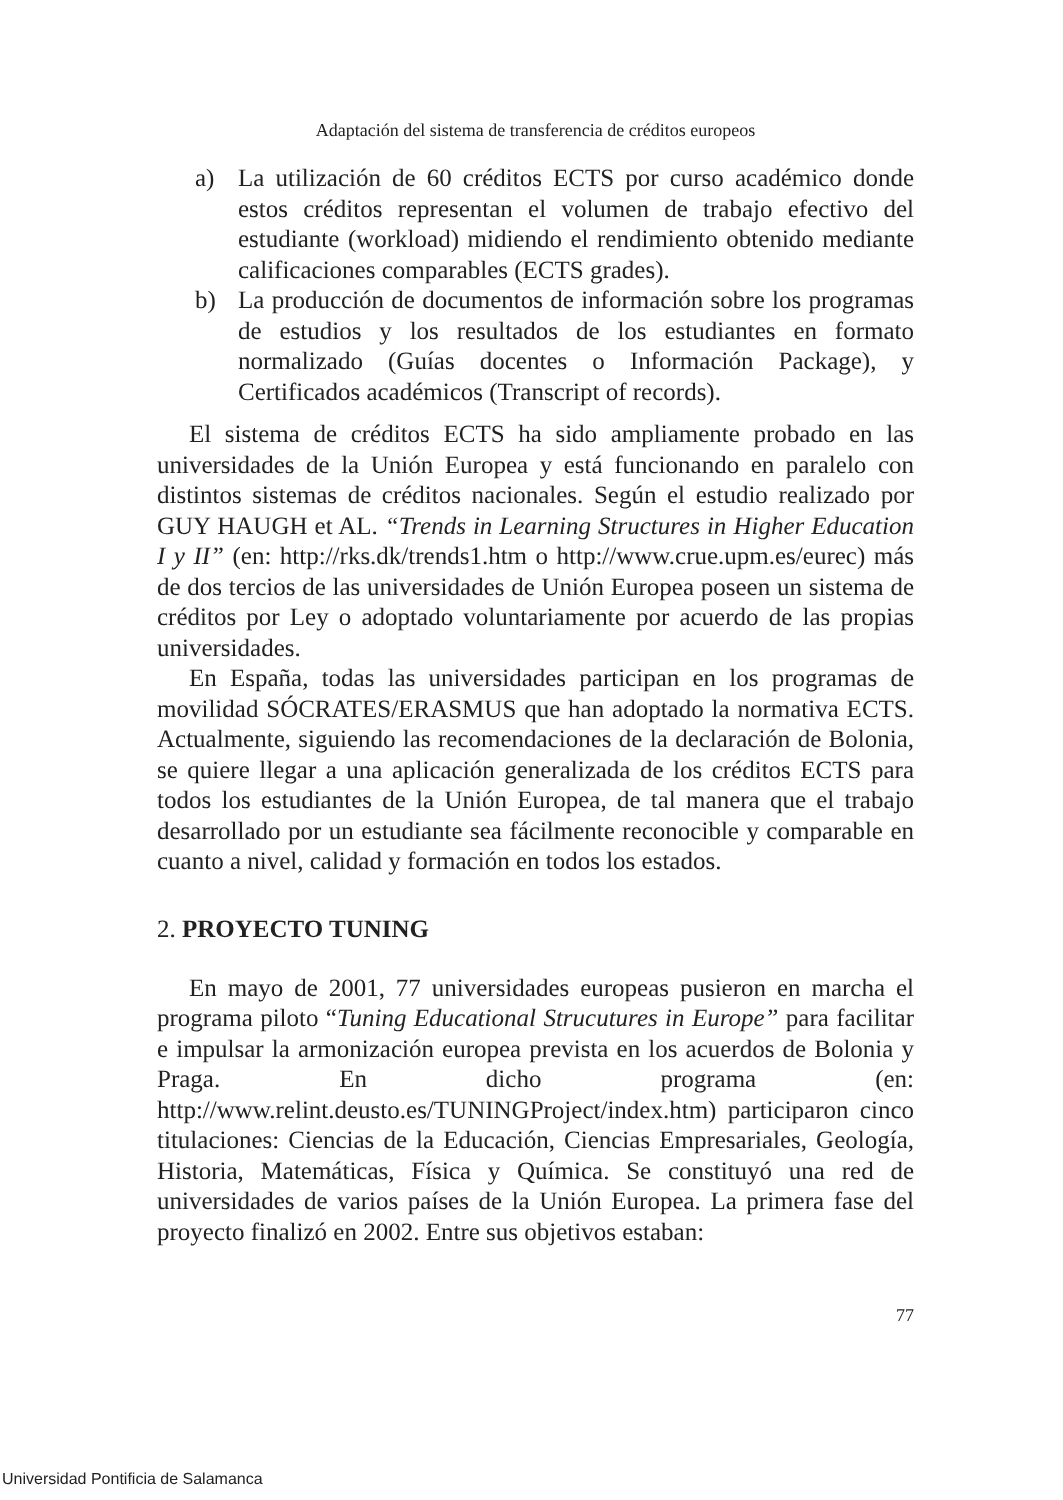Adaptación del sistema de transferencia de créditos europeos
a) La utilización de 60 créditos ECTS por curso académico donde estos créditos representan el volumen de trabajo efectivo del estudiante (workload) midiendo el rendimiento obtenido mediante calificaciones comparables (ECTS grades).
b) La producción de documentos de información sobre los programas de estudios y los resultados de los estudiantes en formato normalizado (Guías docentes o Información Package), y Certificados académicos (Transcript of records).
El sistema de créditos ECTS ha sido ampliamente probado en las universidades de la Unión Europea y está funcionando en paralelo con distintos sistemas de créditos nacionales. Según el estudio realizado por GUY HAUGH et AL. “Trends in Learning Structures in Higher Education I y II” (en: http://rks.dk/trends1.htm o http://www.crue.upm.es/eurec) más de dos tercios de las universidades de Unión Europea poseen un sistema de créditos por Ley o adoptado voluntariamente por acuerdo de las propias universidades.
En España, todas las universidades participan en los programas de movilidad SÓCRATES/ERASMUS que han adoptado la normativa ECTS. Actualmente, siguiendo las recomendaciones de la declaración de Bolonia, se quiere llegar a una aplicación generalizada de los créditos ECTS para todos los estudiantes de la Unión Europea, de tal manera que el trabajo desarrollado por un estudiante sea fácilmente reconocible y comparable en cuanto a nivel, calidad y formación en todos los estados.
2. PROYECTO TUNING
En mayo de 2001, 77 universidades europeas pusieron en marcha el programa piloto “Tuning Educational Strucutures in Europe” para facilitar e impulsar la armonización europea prevista en los acuerdos de Bolonia y Praga. En dicho programa (en: http://www.relint.deusto.es/TUNINGProject/index.htm) participaron cinco titulaciones: Ciencias de la Educación, Ciencias Empresariales, Geología, Historia, Matemáticas, Física y Química. Se constituyó una red de universidades de varios países de la Unión Europea. La primera fase del proyecto finalizó en 2002. Entre sus objetivos estaban:
77
Universidad Pontificia de Salamanca